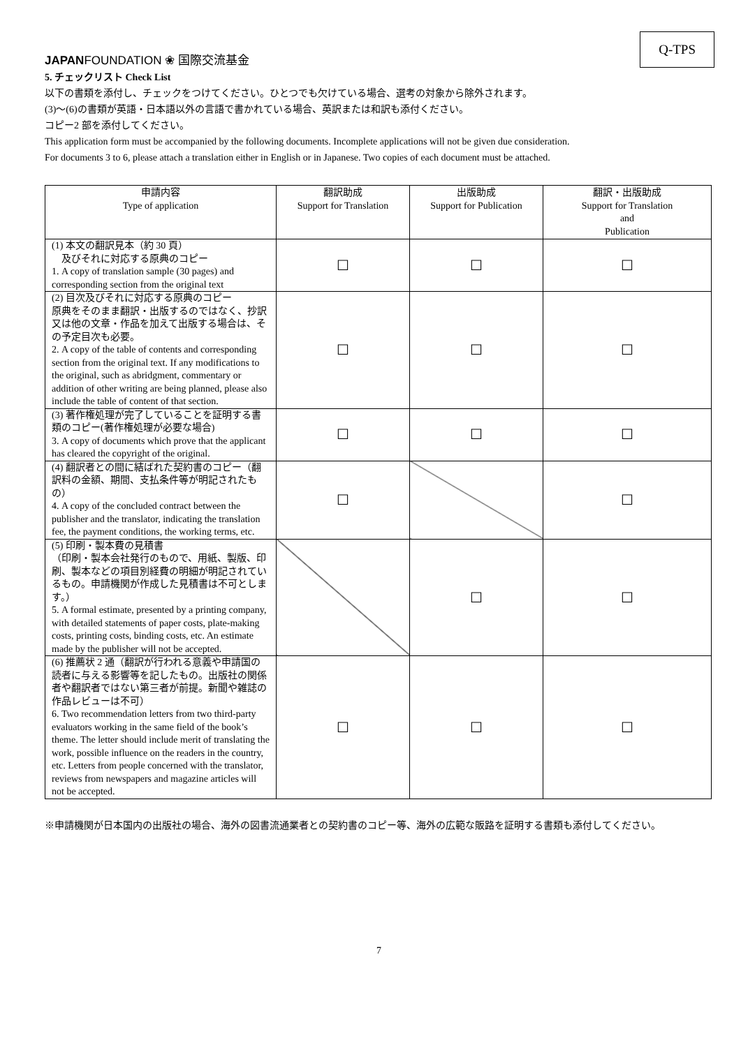JAPANFOUNDATION ❀ 国際交流基金
Q-TPS
5. チェックリスト Check List
以下の書類を添付し、チェックをつけてください。ひとつでも欠けている場合、選考の対象から除外されます。
(3)〜(6)の書類が英語・日本語以外の言語で書かれている場合、英訳または和訳も添付ください。
コピー2 部を添付してください。
This application form must be accompanied by the following documents. Incomplete applications will not be given due consideration.
For documents 3 to 6, please attach a translation either in English or in Japanese. Two copies of each document must be attached.
| 申請内容 Type of application | 翻訳助成 Support for Translation | 出版助成 Support for Publication | 翻訳・出版助成 Support for Translation and Publication |
| --- | --- | --- | --- |
| (1) 本文の翻訳見本（約 30 頁） 及びそれに対応する原典のコピー 1. A copy of translation sample (30 pages) and corresponding section from the original text | ☐ | ☐ | ☐ |
| (2) 目次及びそれに対応する原典のコピー 原典をそのまま翻訳・出版するのではなく、抄訳又は他の文章・作品を加えて出版する場合は、その予定目次も必要。 2. A copy of the table of contents and corresponding section from the original text. If any modifications to the original, such as abridgment, commentary or addition of other writing are being planned, please also include the table of content of that section. | ☐ | ☐ | ☐ |
| (3) 著作権処理が完了していることを証明する書類のコピー(著作権処理が必要な場合) 3. A copy of documents which prove that the applicant has cleared the copyright of the original. | ☐ | ☐ | ☐ |
| (4) 翻訳者との間に結ばれた契約書のコピー（翻訳料の金額、期間、支払条件等が明記されたもの） 4. A copy of the concluded contract between the publisher and the translator, indicating the translation fee, the payment conditions, the working terms, etc. | ☐ | | ☐ |
| (5) 印刷・製本費の見積書 （印刷・製本会社発行のもので、用紙、製版、印刷、製本などの項目別経費の明細が明記されているもの。申請機関が作成した見積書は不可とします。） 5. A formal estimate, presented by a printing company, with detailed statements of paper costs, plate-making costs, printing costs, binding costs, etc. An estimate made by the publisher will not be accepted. | | ☐ | ☐ |
| (6) 推薦状 2 通（翻訳が行われる意義や申請国の読者に与える影響等を記したもの。出版社の関係者や翻訳者ではない第三者が前提。新聞や雑誌の作品レビューは不可） 6. Two recommendation letters from two third-party evaluators working in the same field of the book’s theme. The letter should include merit of translating the work, possible influence on the readers in the country, etc. Letters from people concerned with the translator, reviews from newspapers and magazine articles will not be accepted. | ☐ | ☐ | ☐ |
※申請機関が日本国内の出版社の場合、海外の図書流通業者との契約書のコピー等、海外の広範な販路を証明する書類も添付してください。
7